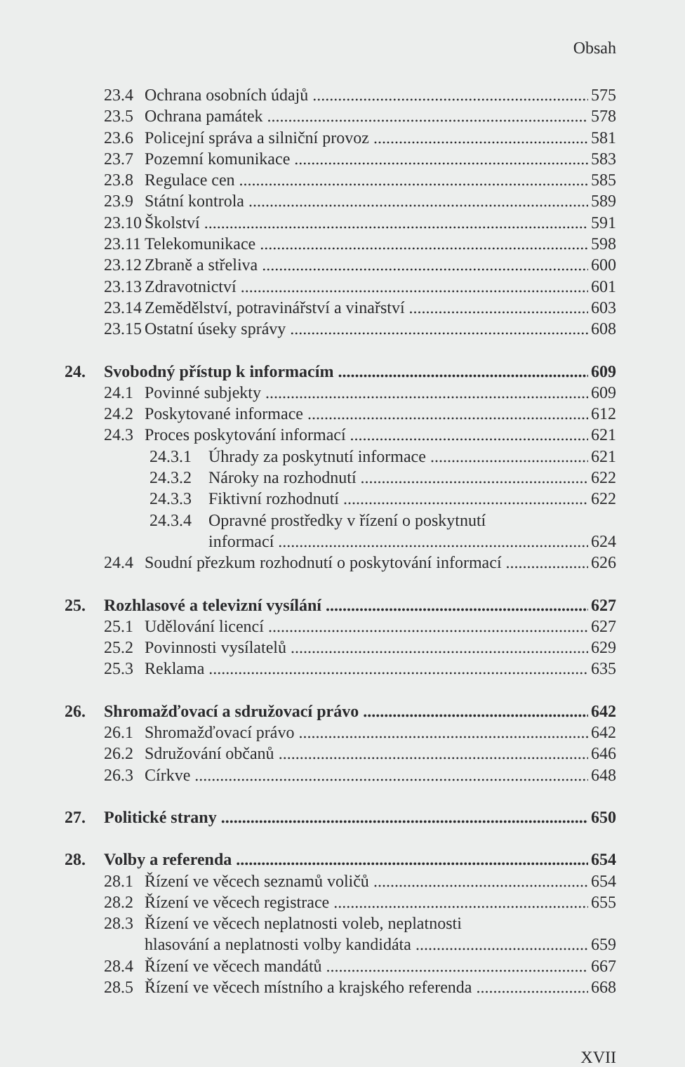Obsah
23.4 Ochrana osobních údajů 575
23.5 Ochrana památek 578
23.6 Policejní správa a silniční provoz 581
23.7 Pozemní komunikace 583
23.8 Regulace cen 585
23.9 Státní kontrola 589
23.10 Školství 591
23.11 Telekomunikace 598
23.12 Zbraně a střeliva 600
23.13 Zdravotnictví 601
23.14 Zemědělství, potravinářství a vinařství 603
23.15 Ostatní úseky správy 608
24. Svobodný přístup k informacím 609
24.1 Povinné subjekty 609
24.2 Poskytované informace 612
24.3 Proces poskytování informací 621
24.3.1 Úhrady za poskytnutí informace 621
24.3.2 Nároky na rozhodnutí 622
24.3.3 Fiktivní rozhodnutí 622
24.3.4 Opravné prostředky v řízení o poskytnutí
informací 624
24.4 Soudní přezkum rozhodnutí o poskytování informací 626
25. Rozhlasové a televizní vysílání 627
25.1 Udělování licencí 627
25.2 Povinnosti vysílatelů 629
25.3 Reklama 635
26. Shromažďovací a sdružovací právo 642
26.1 Shromažďovací právo 642
26.2 Sdružování občanů 646
26.3 Církve 648
27. Politické strany 650
28. Volby a referenda 654
28.1 Řízení ve věcech seznamů voličů 654
28.2 Řízení ve věcech registrace 655
28.3 Řízení ve věcech neplatnosti voleb, neplatnosti
hlasování a neplatnosti volby kandidáta 659
28.4 Řízení ve věcech mandátů 667
28.5 Řízení ve věcech místního a krajského referenda 668
XVII